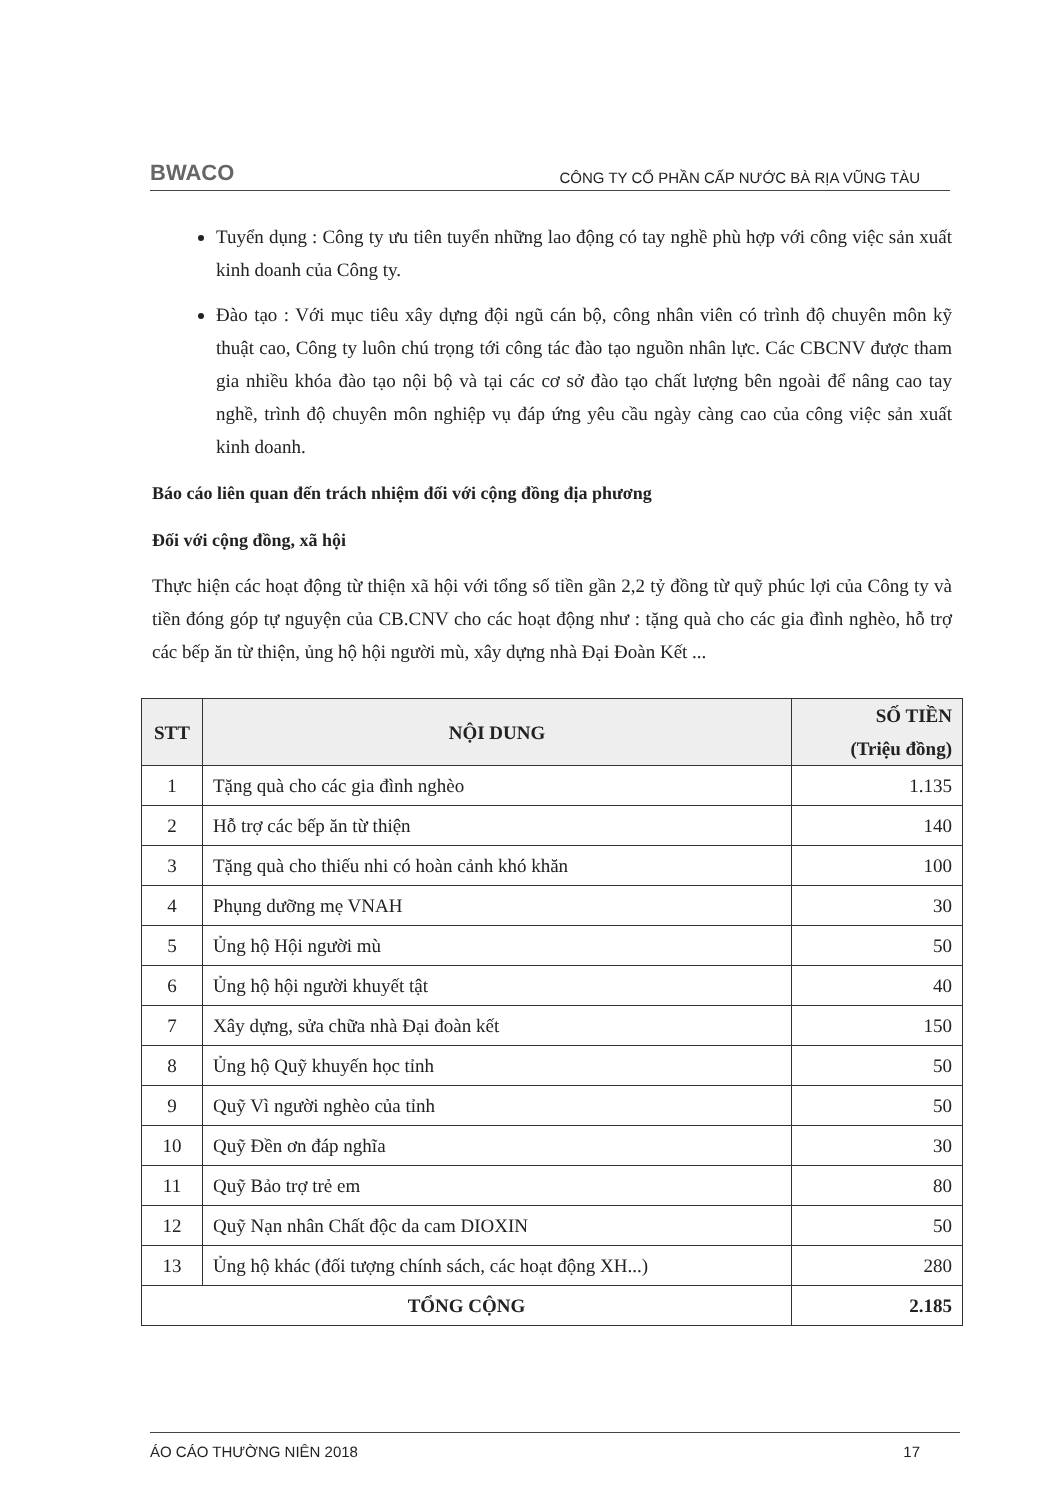BWACO CÔNG TY CỔ PHẦN CẤP NƯỚC BÀ RỊA VŨNG TÀU
Tuyển dụng : Công ty ưu tiên tuyển những lao động có tay nghề phù hợp với công việc sản xuất kinh doanh của Công ty.
Đào tạo : Với mục tiêu xây dựng đội ngũ cán bộ, công nhân viên có trình độ chuyên môn kỹ thuật cao, Công ty luôn chú trọng tới công tác đào tạo nguồn nhân lực. Các CBCNV được tham gia nhiều khóa đào tạo nội bộ và tại các cơ sở đào tạo chất lượng bên ngoài để nâng cao tay nghề, trình độ chuyên môn nghiệp vụ đáp ứng yêu cầu ngày càng cao của công việc sản xuất kinh doanh.
Báo cáo liên quan đến trách nhiệm đối với cộng đồng địa phương
Đối với cộng đồng, xã hội
Thực hiện các hoạt động từ thiện xã hội với tổng số tiền gần 2,2 tỷ đồng từ quỹ phúc lợi của Công ty và tiền đóng góp tự nguyện của CB.CNV cho các hoạt động như : tặng quà cho các gia đình nghèo, hỗ trợ các bếp ăn từ thiện, ủng hộ hội người mù, xây dựng nhà Đại Đoàn Kết ...
| STT | NỘI DUNG | SỐ TIỀN (Triệu đồng) |
| --- | --- | --- |
| 1 | Tặng quà cho các gia đình nghèo | 1.135 |
| 2 | Hỗ trợ các bếp ăn từ thiện | 140 |
| 3 | Tặng quà cho thiếu nhi có hoàn cảnh khó khăn | 100 |
| 4 | Phụng dưỡng mẹ VNAH | 30 |
| 5 | Ủng hộ Hội người mù | 50 |
| 6 | Ủng hộ hội người khuyết tật | 40 |
| 7 | Xây dựng, sửa chữa nhà Đại đoàn kết | 150 |
| 8 | Ủng hộ Quỹ khuyến học tỉnh | 50 |
| 9 | Quỹ Vì người nghèo của tỉnh | 50 |
| 10 | Quỹ Đền ơn đáp nghĩa | 30 |
| 11 | Quỹ Bảo trợ trẻ em | 80 |
| 12 | Quỹ Nạn nhân Chất độc da cam DIOXIN | 50 |
| 13 | Ủng hộ khác (đối tượng chính sách, các hoạt động XH...) | 280 |
| TỔNG CỘNG | | 2.185 |
ÁO CÁO THƯỜNG NIÊN 2018 17